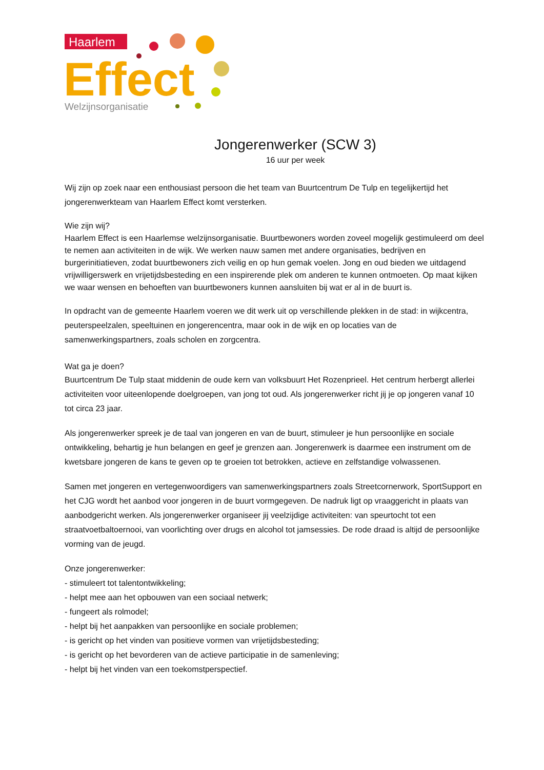Haarlem
Effect
Welzijnsorganisatie
Jongerenwerker (SCW 3)
16 uur per week
Wij zijn op zoek naar een enthousiast persoon die het team van Buurtcentrum De Tulp en tegelijkertijd het jongerenwerkteam van Haarlem Effect komt versterken.
Wie zijn wij?
Haarlem Effect is een Haarlemse welzijnsorganisatie. Buurtbewoners worden zoveel mogelijk gestimuleerd om deel te nemen aan activiteiten in de wijk. We werken nauw samen met andere organisaties, bedrijven en burgerinitiatieven, zodat buurtbewoners zich veilig en op hun gemak voelen. Jong en oud bieden we uitdagend vrijwilligerswerk en vrijetijdsbesteding en een inspirerende plek om anderen te kunnen ontmoeten. Op maat kijken we waar wensen en behoeften van buurtbewoners kunnen aansluiten bij wat er al in de buurt is.
In opdracht van de gemeente Haarlem voeren we dit werk uit op verschillende plekken in de stad: in wijkcentra, peuterspeelzalen, speeltuinen en jongerencentra, maar ook in de wijk en op locaties van de samenwerkingspartners, zoals scholen en zorgcentra.
Wat ga je doen?
Buurtcentrum De Tulp staat middenin de oude kern van volksbuurt Het Rozenprieel. Het centrum herbergt allerlei activiteiten voor uiteenlopende doelgroepen, van jong tot oud. Als jongerenwerker richt jij je op jongeren vanaf 10 tot circa 23 jaar.
Als jongerenwerker spreek je de taal van jongeren en van de buurt, stimuleer je hun persoonlijke en sociale ontwikkeling, behartig je hun belangen en geef je grenzen aan. Jongerenwerk is daarmee een instrument om de kwetsbare jongeren de kans te geven op te groeien tot betrokken, actieve en zelfstandige volwassenen.
Samen met jongeren en vertegenwoordigers van samenwerkingspartners zoals Streetcornerwork, SportSupport en het CJG wordt het aanbod voor jongeren in de buurt vormgegeven. De nadruk ligt op vraaggericht in plaats van aanbodgericht werken. Als jongerenwerker organiseer jij veelzijdige activiteiten: van speurtocht tot een straatvoetbaltoernooi, van voorlichting over drugs en alcohol tot jamsessies. De rode draad is altijd de persoonlijke vorming van de jeugd.
Onze jongerenwerker:
- stimuleert tot talentontwikkeling;
- helpt mee aan het opbouwen van een sociaal netwerk;
- fungeert als rolmodel;
- helpt bij het aanpakken van persoonlijke en sociale problemen;
- is gericht op het vinden van positieve vormen van vrijetijdsbesteding;
- is gericht op het bevorderen van de actieve participatie in de samenleving;
- helpt bij het vinden van een toekomstperspectief.